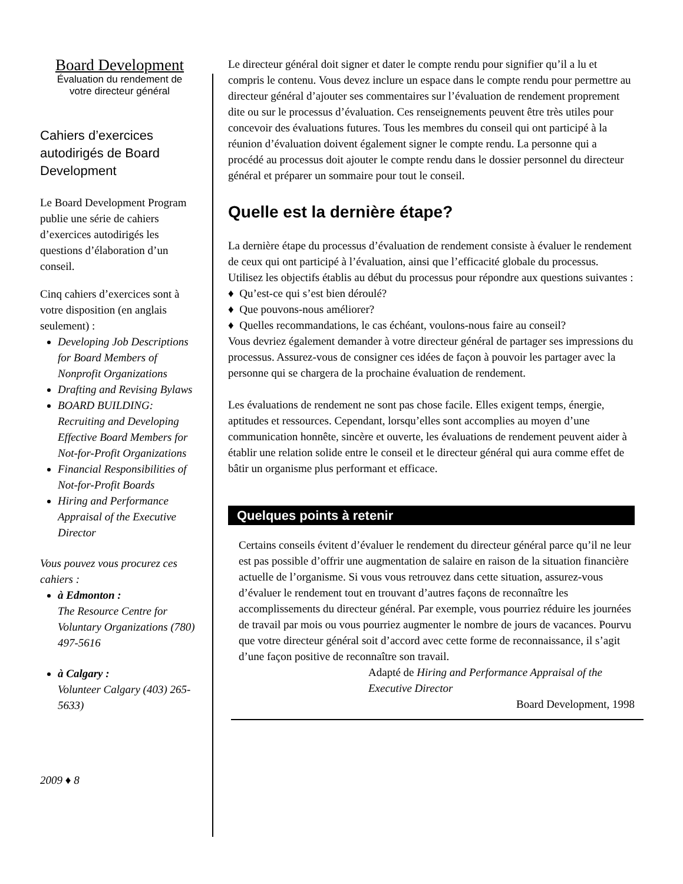Board Development
Évaluation du rendement de
votre directeur général
Cahiers d’exercices autodirigés de Board Development
Le Board Development Program publie une série de cahiers d’exercices autodirigés les questions d’élaboration d’un conseil.
Cinq cahiers d’exercices sont à votre disposition (en anglais seulement) :
Developing Job Descriptions for Board Members of Nonprofit Organizations
Drafting and Revising Bylaws
BOARD BUILDING: Recruiting and Developing Effective Board Members for Not-for-Profit Organizations
Financial Responsibilities of Not-for-Profit Boards
Hiring and Performance Appraisal of the Executive Director
Vous pouvez vous procurez ces cahiers :
à Edmonton :
The Resource Centre for Voluntary Organizations (780) 497-5616
à Calgary :
Volunteer Calgary (403) 265-5633)
2009 ♦ 8
Le directeur général doit signer et dater le compte rendu pour signifier qu’il a lu et compris le contenu. Vous devez inclure un espace dans le compte rendu pour permettre au directeur général d’ajouter ses commentaires sur l’évaluation de rendement proprement dite ou sur le processus d’évaluation. Ces renseignements peuvent être très utiles pour concevoir des évaluations futures. Tous les membres du conseil qui ont participé à la réunion d’évaluation doivent également signer le compte rendu. La personne qui a procédé au processus doit ajouter le compte rendu dans le dossier personnel du directeur général et préparer un sommaire pour tout le conseil.
Quelle est la dernière étape?
La dernière étape du processus d’évaluation de rendement consiste à évaluer le rendement de ceux qui ont participé à l’évaluation, ainsi que l’efficacité globale du processus. Utilisez les objectifs établis au début du processus pour répondre aux questions suivantes :
♦ Qu’est-ce qui s’est bien déroulé?
♦ Que pouvons-nous améliorer?
♦ Quelles recommandations, le cas échéant, voulons-nous faire au conseil?
Vous devriez également demander à votre directeur général de partager ses impressions du processus. Assurez-vous de consigner ces idées de façon à pouvoir les partager avec la personne qui se chargera de la prochaine évaluation de rendement.
Les évaluations de rendement ne sont pas chose facile. Elles exigent temps, énergie, aptitudes et ressources. Cependant, lorsqu’elles sont accomplies au moyen d’une communication honnête, sincère et ouverte, les évaluations de rendement peuvent aider à établir une relation solide entre le conseil et le directeur général qui aura comme effet de bâtir un organisme plus performant et efficace.
Quelques points à retenir
Certains conseils évitent d’évaluer le rendement du directeur général parce qu’il ne leur est pas possible d’offrir une augmentation de salaire en raison de la situation financière actuelle de l’organisme. Si vous vous retrouvez dans cette situation, assurez-vous d’évaluer le rendement tout en trouvant d’autres façons de reconnaître les accomplissements du directeur général. Par exemple, vous pourriez réduire les journées de travail par mois ou vous pourriez augmenter le nombre de jours de vacances. Pourvu que votre directeur général soit d’accord avec cette forme de reconnaissance, il s’agit d’une façon positive de reconnaître son travail.
Adapté de Hiring and Performance Appraisal of the Executive Director
Board Development, 1998